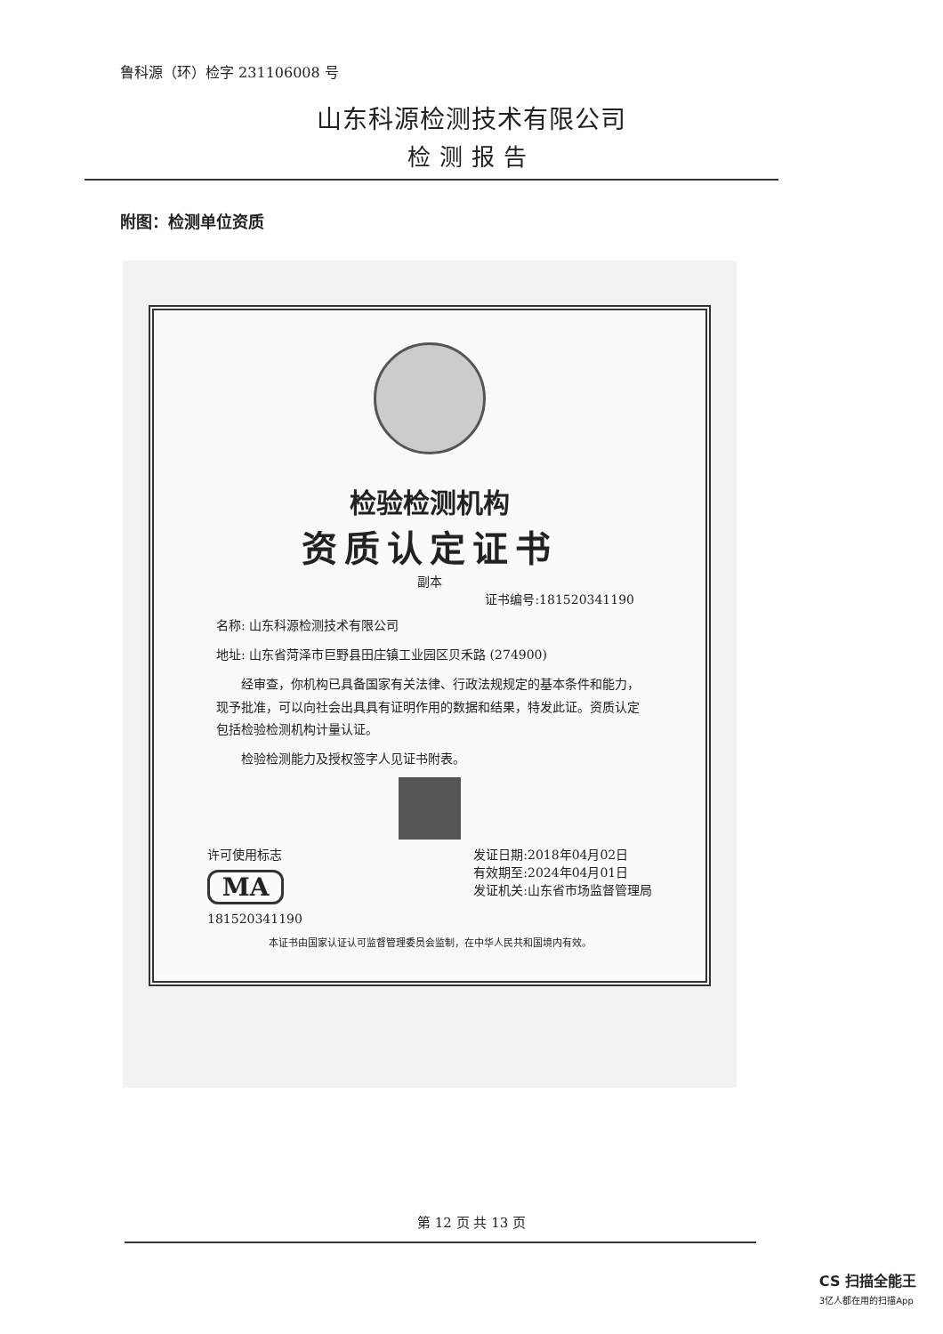鲁科源（环）检字 231106008 号
山东科源检测技术有限公司
检测报告
附图：检测单位资质
检验检测机构
资质认定证书
副本
证书编号:181520341190
名称: 山东科源检测技术有限公司
地址: 山东省菏泽市巨野县田庄镇工业园区贝禾路 (274900)
　　经审查，你机构已具备国家有关法律、行政法规规定的基本条件和能力，现予批准，可以向社会出具具有证明作用的数据和结果，特发此证。资质认定包括检验检测机构计量认证。
　　检验检测能力及授权签字人见证书附表。
许可使用标志
MA
181520341190
发证日期:2018年04月02日
有效期至:2024年04月01日
发证机关:山东省市场监督管理局
本证书由国家认证认可监督管理委员会监制，在中华人民共和国境内有效。
第 12 页 共 13 页
CS 扫描全能王
3亿人都在用的扫描App